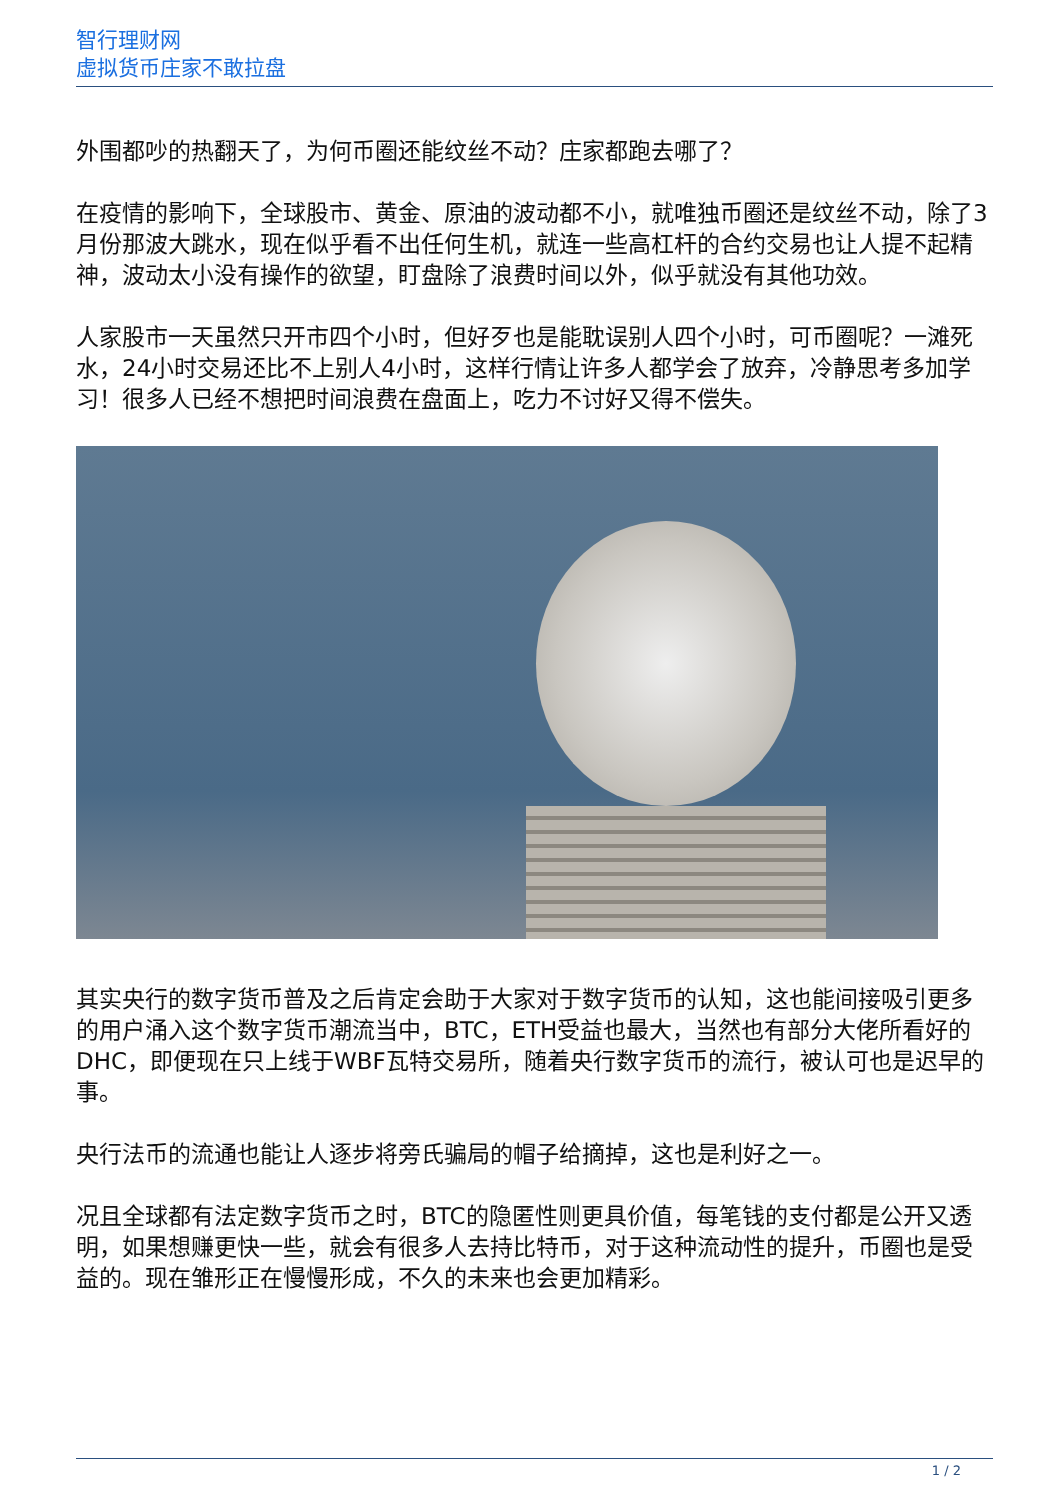智行理财网
虚拟货币庄家不敢拉盘
外围都吵的热翻天了，为何币圈还能纹丝不动？庄家都跑去哪了？
在疫情的影响下，全球股市、黄金、原油的波动都不小，就唯独币圈还是纹丝不动，除了3月份那波大跳水，现在似乎看不出任何生机，就连一些高杠杆的合约交易也让人提不起精神，波动太小没有操作的欲望，盯盘除了浪费时间以外，似乎就没有其他功效。
人家股市一天虽然只开市四个小时，但好歹也是能耽误别人四个小时，可币圈呢？一滩死水，24小时交易还比不上别人4小时，这样行情让许多人都学会了放弃，冷静思考多加学习！很多人已经不想把时间浪费在盘面上，吃力不讨好又得不偿失。
其实央行的数字货币普及之后肯定会助于大家对于数字货币的认知，这也能间接吸引更多的用户涌入这个数字货币潮流当中，BTC，ETH受益也最大，当然也有部分大佬所看好的DHC，即便现在只上线于WBF瓦特交易所，随着央行数字货币的流行，被认可也是迟早的事。
央行法币的流通也能让人逐步将旁氏骗局的帽子给摘掉，这也是利好之一。
况且全球都有法定数字货币之时，BTC的隐匿性则更具价值，每笔钱的支付都是公开又透明，如果想赚更快一些，就会有很多人去持比特币，对于这种流动性的提升，币圈也是受益的。现在雏形正在慢慢形成，不久的未来也会更加精彩。
1 / 2